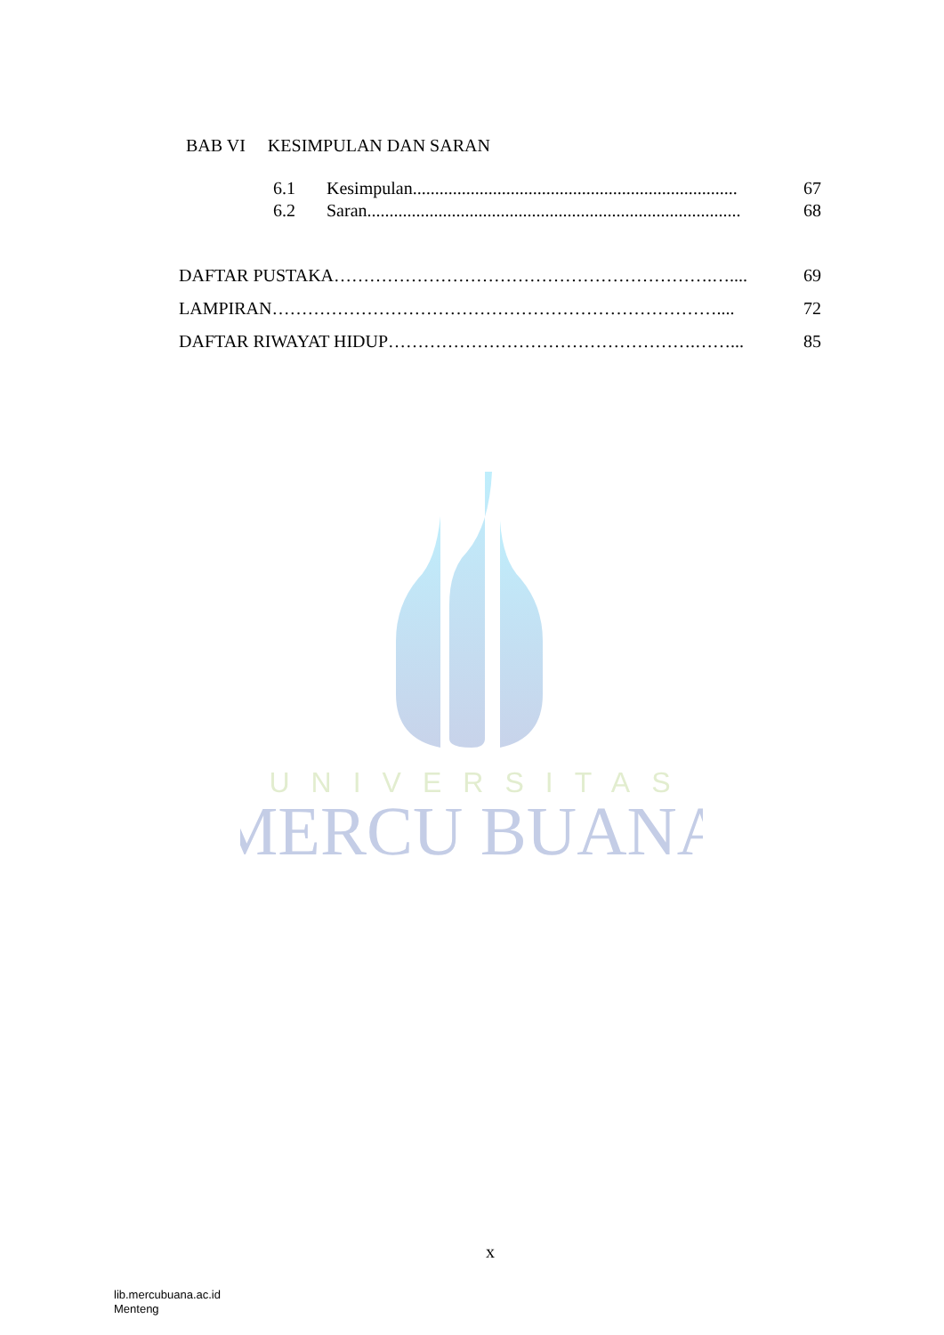UNIVERSITAS
MERCU BUANA
BAB VI KESIMPULAN DAN SARAN
6.1 Kesimpulan......................................................................... 67
6.2 Saran.................................................................................... 68
DAFTAR PUSTAKA……………………………………………………….….... 69
LAMPIRAN………………………………………………………………….... 72
DAFTAR RIWAYAT HIDUP…………………………………………….……... 85
x
lib.mercubuana.ac.id
Menteng